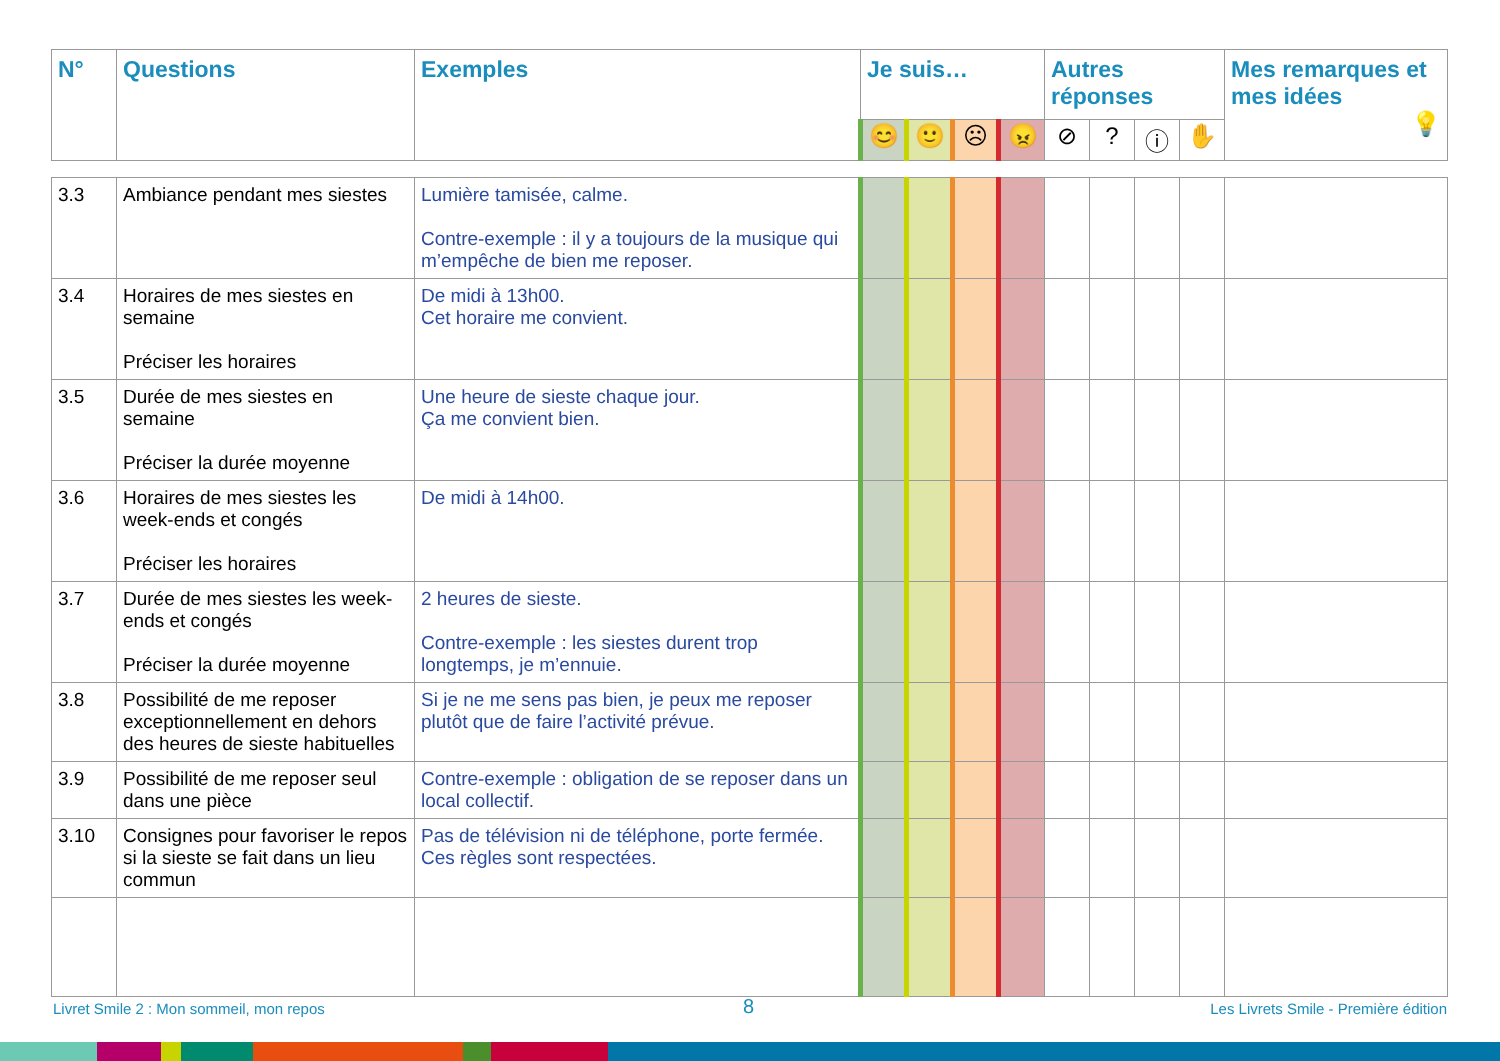| N° | Questions | Exemples | Je suis… | | | | Autres réponses | | | | Mes remarques et mes idées 💡 |
| --- | --- | --- | --- | --- | --- | --- | --- | --- | --- | --- | --- |
| | | | 😊 | 🙂 | ☹ | 😠 | ⊘ | ? | ⓘ | ✋ | |
| 3.3 | Ambiance pendant mes siestes | Lumière tamisée, calme. Contre-exemple : il y a toujours de la musique qui m’empêche de bien me reposer. | | | | | | | | | |
| 3.4 | Horaires de mes siestes en semaine Préciser les horaires | De midi à 13h00. Cet horaire me convient. | | | | | | | | | |
| 3.5 | Durée de mes siestes en semaine Préciser la durée moyenne | Une heure de sieste chaque jour. Ça me convient bien. | | | | | | | | | |
| 3.6 | Horaires de mes siestes les week-ends et congés Préciser les horaires | De midi à 14h00. | | | | | | | | | |
| 3.7 | Durée de mes siestes les week-ends et congés Préciser la durée moyenne | 2 heures de sieste. Contre-exemple : les siestes durent trop longtemps, je m’ennuie. | | | | | | | | | |
| 3.8 | Possibilité de me reposer exceptionnellement en dehors des heures de sieste habituelles | Si je ne me sens pas bien, je peux me reposer plutôt que de faire l’activité prévue. | | | | | | | | | |
| 3.9 | Possibilité de me reposer seul dans une pièce | Contre-exemple : obligation de se reposer dans un local collectif. | | | | | | | | | |
| 3.10 | Consignes pour favoriser le repos si la sieste se fait dans un lieu commun | Pas de télévision ni de téléphone, porte fermée. Ces règles sont respectées. | | | | | | | | | |
Livret Smile 2 : Mon sommeil, mon repos
8
Les Livrets Smile - Première édition